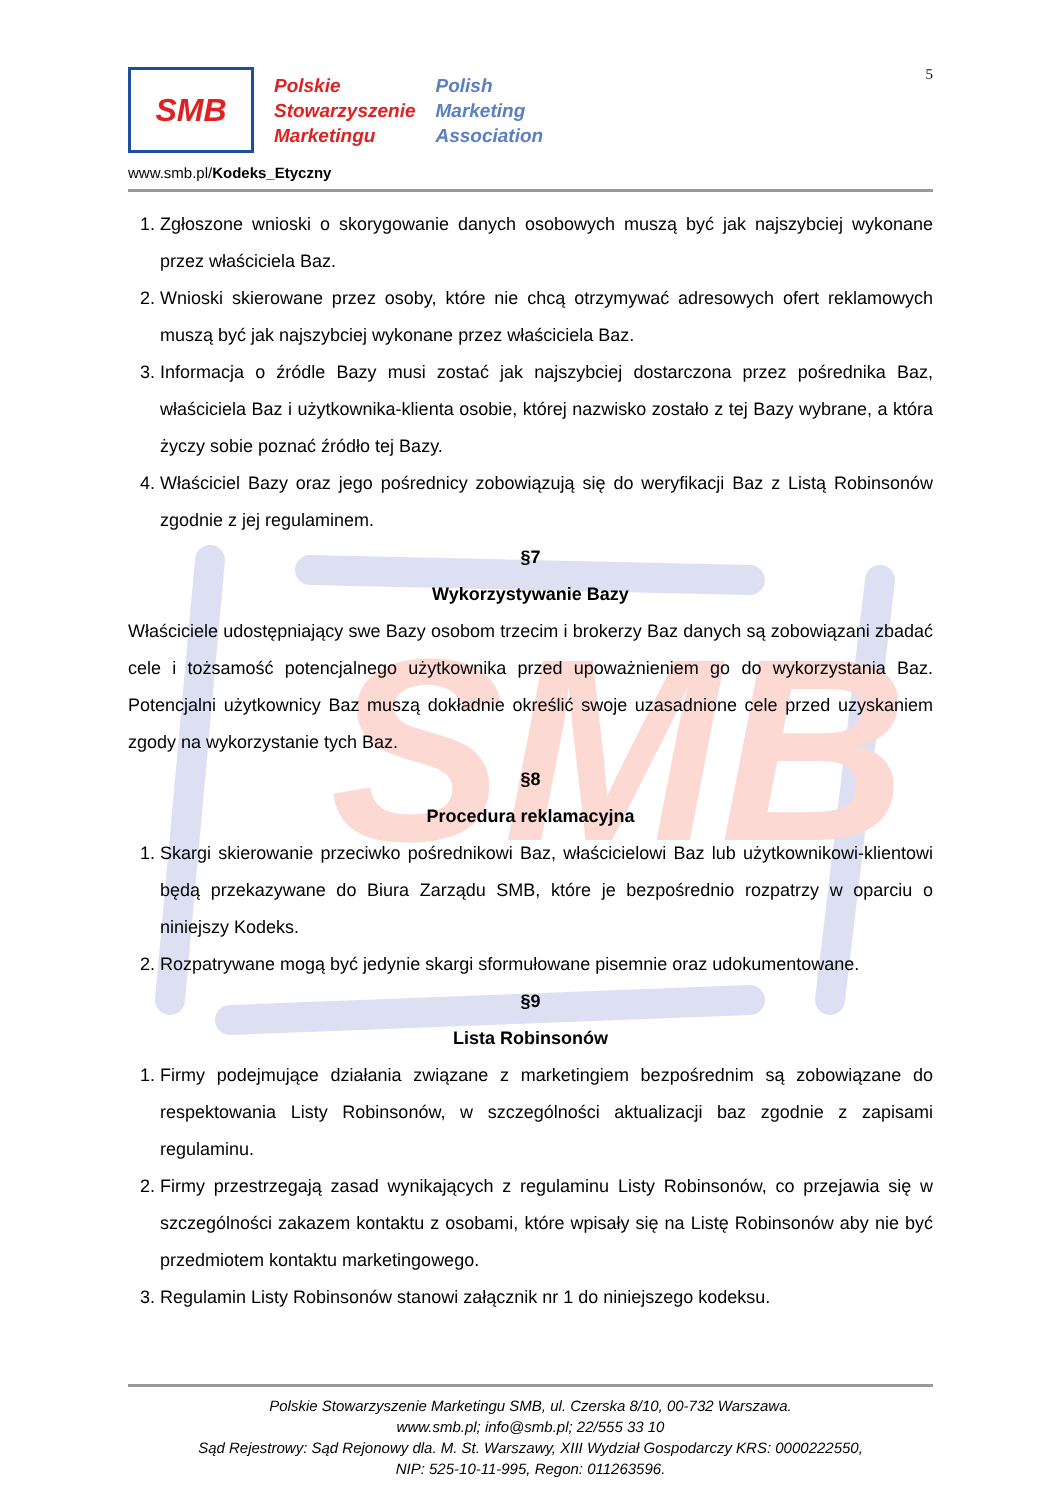SMB
5
SMB
Polskie
Stowarzyszenie
Marketingu
Polish
Marketing
Association
www.smb.pl/Kodeks_Etyczny
1. Zgłoszone wnioski o skorygowanie danych osobowych muszą być jak najszybciej wykonane przez właściciela Baz.
2. Wnioski skierowane przez osoby, które nie chcą otrzymywać adresowych ofert reklamowych muszą być jak najszybciej wykonane przez właściciela Baz.
3. Informacja o źródle Bazy musi zostać jak najszybciej dostarczona przez pośrednika Baz, właściciela Baz i użytkownika-klienta osobie, której nazwisko zostało z tej Bazy wybrane, a która życzy sobie poznać źródło tej Bazy.
4. Właściciel Bazy oraz jego pośrednicy zobowiązują się do weryfikacji Baz z Listą Robinsonów zgodnie z jej regulaminem.
§7
Wykorzystywanie Bazy
Właściciele udostępniający swe Bazy osobom trzecim i brokerzy Baz danych są zobowiązani zbadać cele i tożsamość potencjalnego użytkownika przed upoważnieniem go do wykorzystania Baz. Potencjalni użytkownicy Baz muszą dokładnie określić swoje uzasadnione cele przed uzyskaniem zgody na wykorzystanie tych Baz.
§8
Procedura reklamacyjna
1. Skargi skierowanie przeciwko pośrednikowi Baz, właścicielowi Baz lub użytkownikowi-klientowi będą przekazywane do Biura Zarządu SMB, które je bezpośrednio rozpatrzy w oparciu o niniejszy Kodeks.
2. Rozpatrywane mogą być jedynie skargi sformułowane pisemnie oraz udokumentowane.
§9
Lista Robinsonów
1. Firmy podejmujące działania związane z marketingiem bezpośrednim są zobowiązane do respektowania Listy Robinsonów, w szczególności aktualizacji baz zgodnie z zapisami regulaminu.
2. Firmy przestrzegają zasad wynikających z regulaminu Listy Robinsonów, co przejawia się w szczególności zakazem kontaktu z osobami, które wpisały się na Listę Robinsonów aby nie być przedmiotem kontaktu marketingowego.
3. Regulamin Listy Robinsonów stanowi załącznik nr 1 do niniejszego kodeksu.
Polskie Stowarzyszenie Marketingu SMB, ul. Czerska 8/10, 00-732 Warszawa.
www.smb.pl; info@smb.pl; 22/555 33 10
Sąd Rejestrowy: Sąd Rejonowy dla. M. St. Warszawy, XIII Wydział Gospodarczy KRS: 0000222550,
NIP: 525-10-11-995, Regon: 011263596.